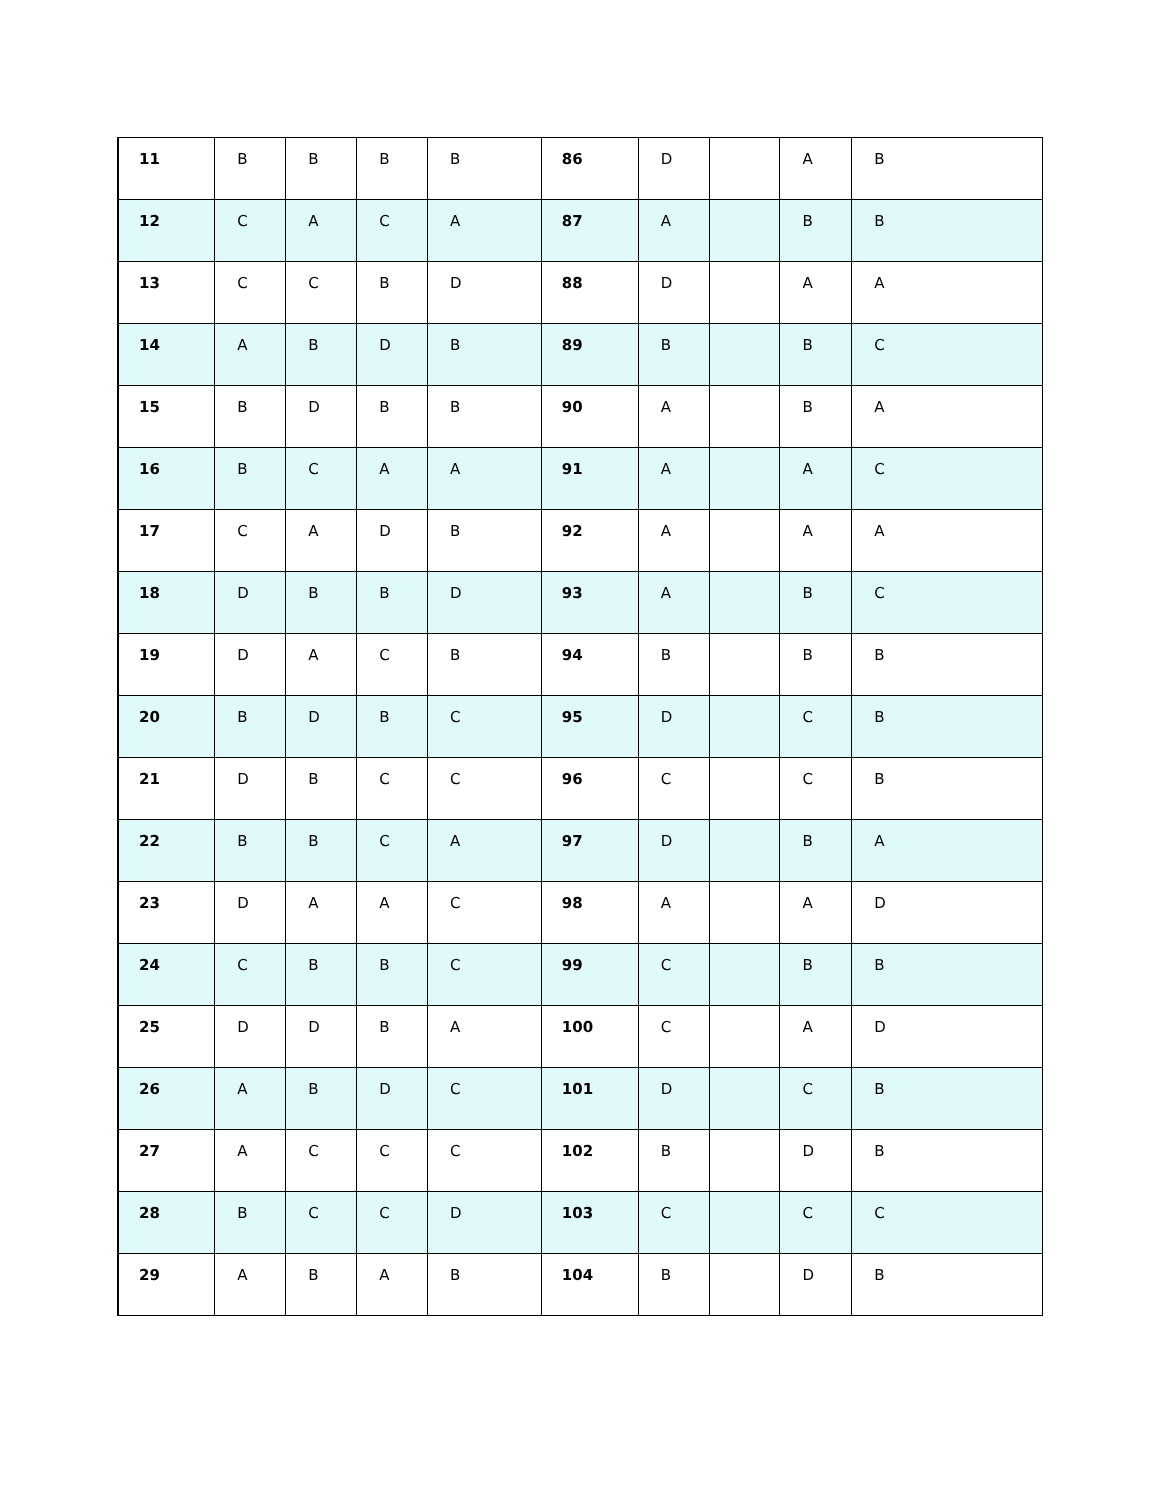| 11 | B | B | B | B | 86 | D | | A | B |
| 12 | C | A | C | A | 87 | A | | B | B |
| 13 | C | C | B | D | 88 | D | | A | A |
| 14 | A | B | D | B | 89 | B | | B | C |
| 15 | B | D | B | B | 90 | A | | B | A |
| 16 | B | C | A | A | 91 | A | | A | C |
| 17 | C | A | D | B | 92 | A | | A | A |
| 18 | D | B | B | D | 93 | A | | B | C |
| 19 | D | A | C | B | 94 | B | | B | B |
| 20 | B | D | B | C | 95 | D | | C | B |
| 21 | D | B | C | C | 96 | C | | C | B |
| 22 | B | B | C | A | 97 | D | | B | A |
| 23 | D | A | A | C | 98 | A | | A | D |
| 24 | C | B | B | C | 99 | C | | B | B |
| 25 | D | D | B | A | 100 | C | | A | D |
| 26 | A | B | D | C | 101 | D | | C | B |
| 27 | A | C | C | C | 102 | B | | D | B |
| 28 | B | C | C | D | 103 | C | | C | C |
| 29 | A | B | A | B | 104 | B | | D | B |